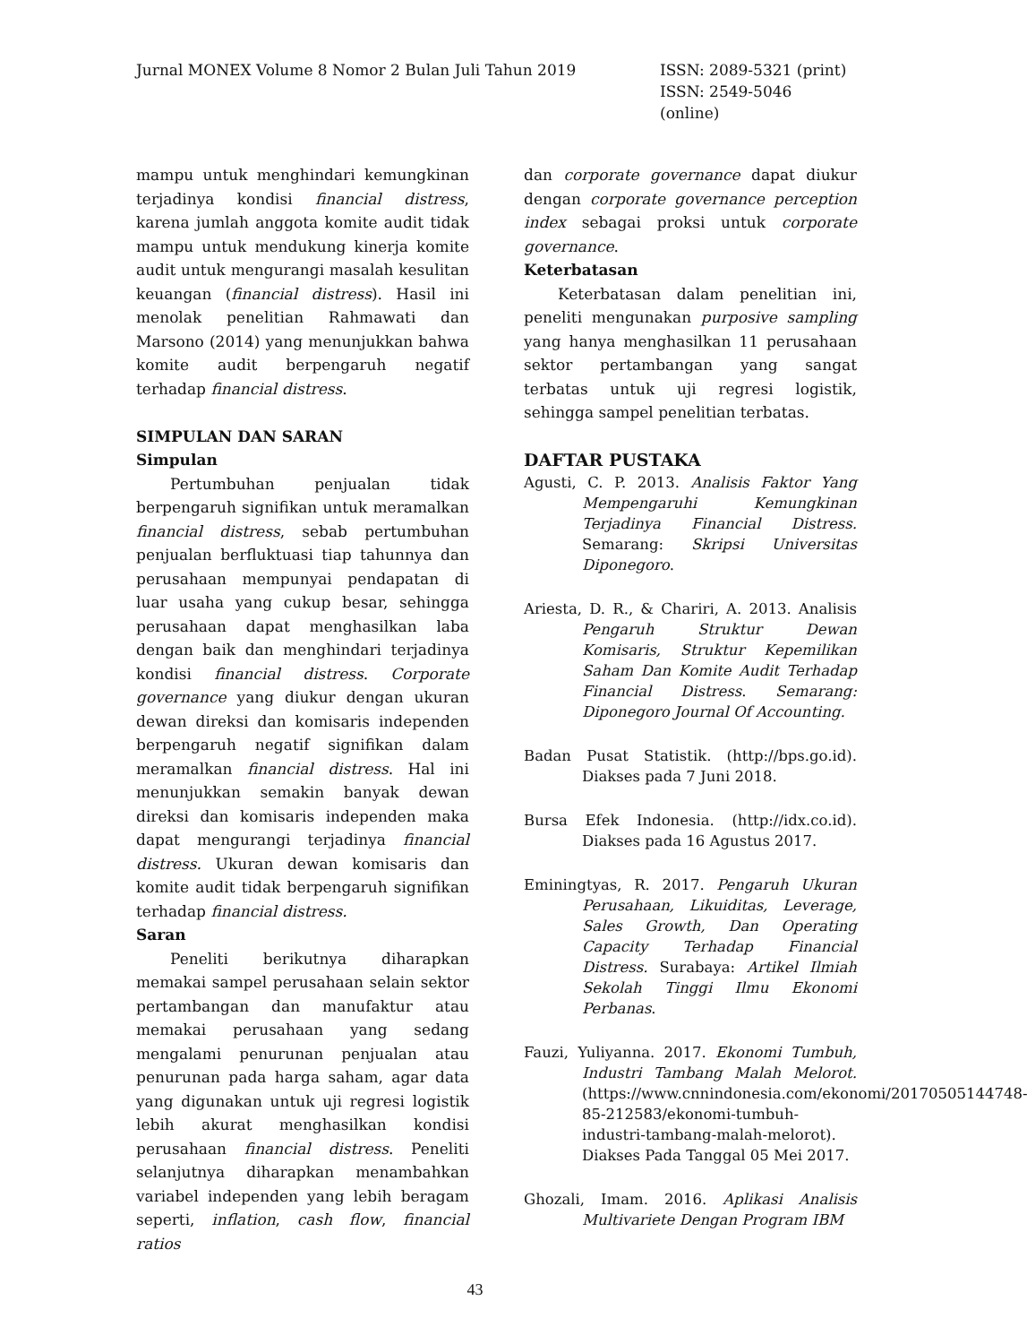Jurnal MONEX Volume 8 Nomor 2 Bulan Juli Tahun 2019 ISSN: 2089-5321 (print)
ISSN: 2549-5046 (online)
mampu untuk menghindari kemungkinan terjadinya kondisi financial distress, karena jumlah anggota komite audit tidak mampu untuk mendukung kinerja komite audit untuk mengurangi masalah kesulitan keuangan (financial distress). Hasil ini menolak penelitian Rahmawati dan Marsono (2014) yang menunjukkan bahwa komite audit berpengaruh negatif terhadap financial distress.
SIMPULAN DAN SARAN
Simpulan
Pertumbuhan penjualan tidak berpengaruh signifikan untuk meramalkan financial distress, sebab pertumbuhan penjualan berfluktuasi tiap tahunnya dan perusahaan mempunyai pendapatan di luar usaha yang cukup besar, sehingga perusahaan dapat menghasilkan laba dengan baik dan menghindari terjadinya kondisi financial distress. Corporate governance yang diukur dengan ukuran dewan direksi dan komisaris independen berpengaruh negatif signifikan dalam meramalkan financial distress. Hal ini menunjukkan semakin banyak dewan direksi dan komisaris independen maka dapat mengurangi terjadinya financial distress. Ukuran dewan komisaris dan komite audit tidak berpengaruh signifikan terhadap financial distress.
Saran
Peneliti berikutnya diharapkan memakai sampel perusahaan selain sektor pertambangan dan manufaktur atau memakai perusahaan yang sedang mengalami penurunan penjualan atau penurunan pada harga saham, agar data yang digunakan untuk uji regresi logistik lebih akurat menghasilkan kondisi perusahaan financial distress. Peneliti selanjutnya diharapkan menambahkan variabel independen yang lebih beragam seperti, inflation, cash flow, financial ratios
dan corporate governance dapat diukur dengan corporate governance perception index sebagai proksi untuk corporate governance.
Keterbatasan
Keterbatasan dalam penelitian ini, peneliti mengunakan purposive sampling yang hanya menghasilkan 11 perusahaan sektor pertambangan yang sangat terbatas untuk uji regresi logistik, sehingga sampel penelitian terbatas.
DAFTAR PUSTAKA
Agusti, C. P. 2013. Analisis Faktor Yang Mempengaruhi Kemungkinan Terjadinya Financial Distress. Semarang: Skripsi Universitas Diponegoro.
Ariesta, D. R., & Chariri, A. 2013. Analisis Pengaruh Struktur Dewan Komisaris, Struktur Kepemilikan Saham Dan Komite Audit Terhadap Financial Distress. Semarang: Diponegoro Journal Of Accounting.
Badan Pusat Statistik. (http://bps.go.id). Diakses pada 7 Juni 2018.
Bursa Efek Indonesia. (http://idx.co.id). Diakses pada 16 Agustus 2017.
Eminingtyas, R. 2017. Pengaruh Ukuran Perusahaan, Likuiditas, Leverage, Sales Growth, Dan Operating Capacity Terhadap Financial Distress. Surabaya: Artikel Ilmiah Sekolah Tinggi Ilmu Ekonomi Perbanas.
Fauzi, Yuliyanna. 2017. Ekonomi Tumbuh, Industri Tambang Malah Melorot. (https://www.cnnindonesia.com/ekonomi/20170505144748-85-212583/ekonomi-tumbuh-industri-tambang-malah-melorot). Diakses Pada Tanggal 05 Mei 2017.
Ghozali, Imam. 2016. Aplikasi Analisis Multivariete Dengan Program IBM
43